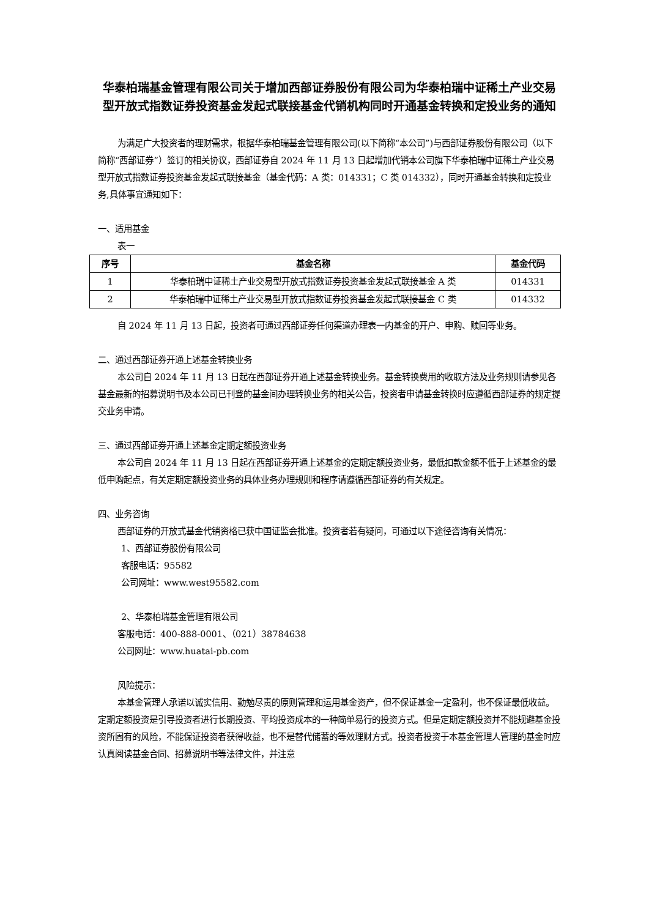华泰柏瑞基金管理有限公司关于增加西部证券股份有限公司为华泰柏瑞中证稀土产业交易型开放式指数证券投资基金发起式联接基金代销机构同时开通基金转换和定投业务的通知
为满足广大投资者的理财需求，根据华泰柏瑞基金管理有限公司(以下简称“本公司”)与西部证券股份有限公司（以下简称“西部证券”）签订的相关协议，西部证券自 2024 年 11 月 13 日起增加代销本公司旗下华泰柏瑞中证稀土产业交易型开放式指数证券投资基金发起式联接基金（基金代码：A 类：014331；C 类 014332），同时开通基金转换和定投业务,具体事宜通知如下：
一、适用基金
表一
| 序号 | 基金名称 | 基金代码 |
| --- | --- | --- |
| 1 | 华泰柏瑞中证稀土产业交易型开放式指数证券投资基金发起式联接基金 A 类 | 014331 |
| 2 | 华泰柏瑞中证稀土产业交易型开放式指数证券投资基金发起式联接基金 C 类 | 014332 |
自 2024 年 11 月 13 日起，投资者可通过西部证券任何渠道办理表一内基金的开户、申购、赎回等业务。
二、通过西部证券开通上述基金转换业务
本公司自 2024 年 11 月 13 日起在西部证券开通上述基金转换业务。基金转换费用的收取方法及业务规则请参见各基金最新的招募说明书及本公司已刊登的基金间办理转换业务的相关公告，投资者申请基金转换时应遵循西部证券的规定提交业务申请。
三、通过西部证券开通上述基金定期定额投资业务
本公司自 2024 年 11 月 13 日起在西部证券开通上述基金的定期定额投资业务，最低扣款金额不低于上述基金的最低申购起点，有关定期定额投资业务的具体业务办理规则和程序请遵循西部证券的有关规定。
四、业务咨询
西部证券的开放式基金代销资格已获中国证监会批准。投资者若有疑问，可通过以下途径咨询有关情况：
1、西部证券股份有限公司
客服电话：95582
公司网址：www.west95582.com
2、华泰柏瑞基金管理有限公司
客服电话：400-888-0001、（021）38784638
公司网址：www.huatai-pb.com
风险提示：
本基金管理人承诺以诚实信用、勤勉尽责的原则管理和运用基金资产，但不保证基金一定盈利，也不保证最低收益。定期定额投资是引导投资者进行长期投资、平均投资成本的一种简单易行的投资方式。但是定期定额投资并不能规避基金投资所固有的风险，不能保证投资者获得收益，也不是替代储蓄的等效理财方式。投资者投资于本基金管理人管理的基金时应认真阅读基金合同、招募说明书等法律文件，并注意